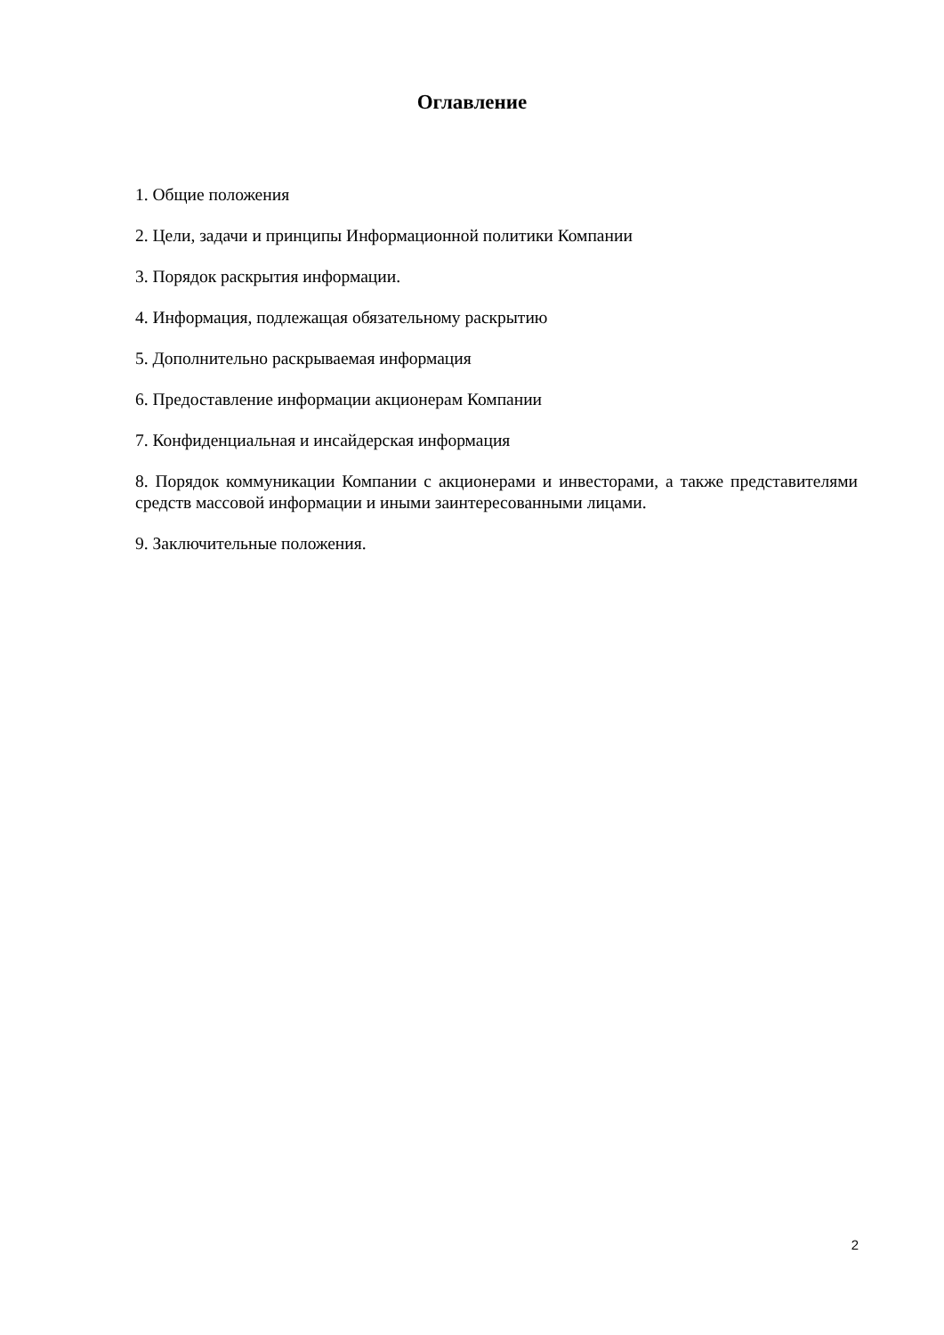Оглавление
1. Общие положения
2. Цели, задачи и принципы Информационной политики Компании
3. Порядок раскрытия информации.
4. Информация, подлежащая обязательному раскрытию
5. Дополнительно раскрываемая информация
6. Предоставление информации акционерам Компании
7. Конфиденциальная и инсайдерская информация
8. Порядок коммуникации Компании с акционерами и инвесторами, а также представителями средств массовой информации и иными заинтересованными лицами.
9. Заключительные положения.
2